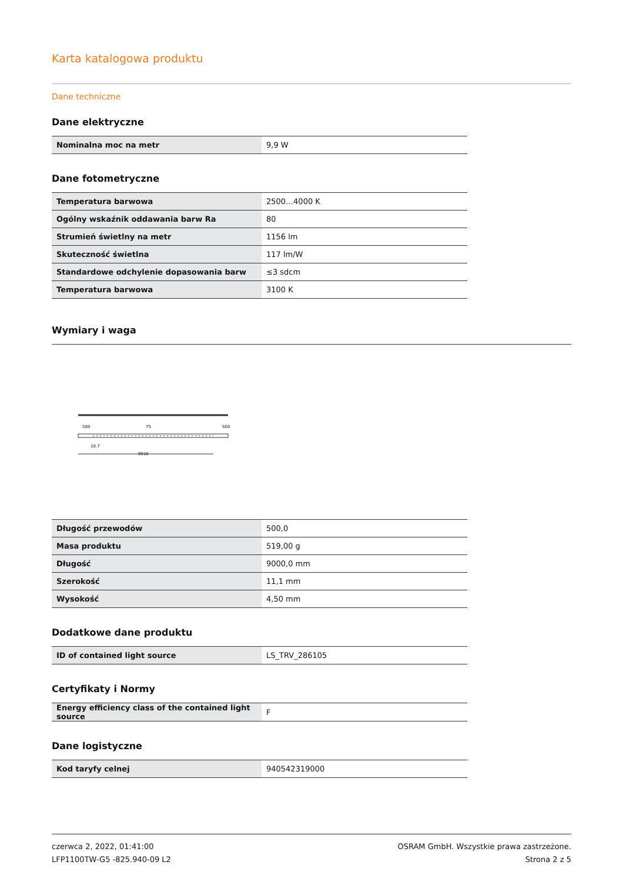Karta katalogowa produktu
Dane techniczne
Dane elektryczne
| Nominalna moc na metr | 9,9 W |
Dane fotometryczne
| Temperatura barwowa | 2500…4000 K |
| Ogólny wskaźnik oddawania barw Ra | 80 |
| Strumień świetlny na metr | 1156 lm |
| Skuteczność świetlna | 117 lm/W |
| Standardowe odchylenie dopasowania barw | ≤3 sdcm |
| Temperatura barwowa | 3100 K |
Wymiary i waga
500
75
500
10.7
9010
| Długość przewodów | 500,0 |
| Masa produktu | 519,00 g |
| Długość | 9000,0 mm |
| Szerokość | 11,1 mm |
| Wysokość | 4,50 mm |
Dodatkowe dane produktu
| ID of contained light source | LS_TRV_286105 |
Certyfikaty i Normy
| Energy efficiency class of the contained light source | F |
Dane logistyczne
| Kod taryfy celnej | 940542319000 |
czerwca 2, 2022, 01:41:00
LFP1100TW-G5 -825.940-09 L2
OSRAM GmbH. Wszystkie prawa zastrzeżone.
Strona 2 z 5